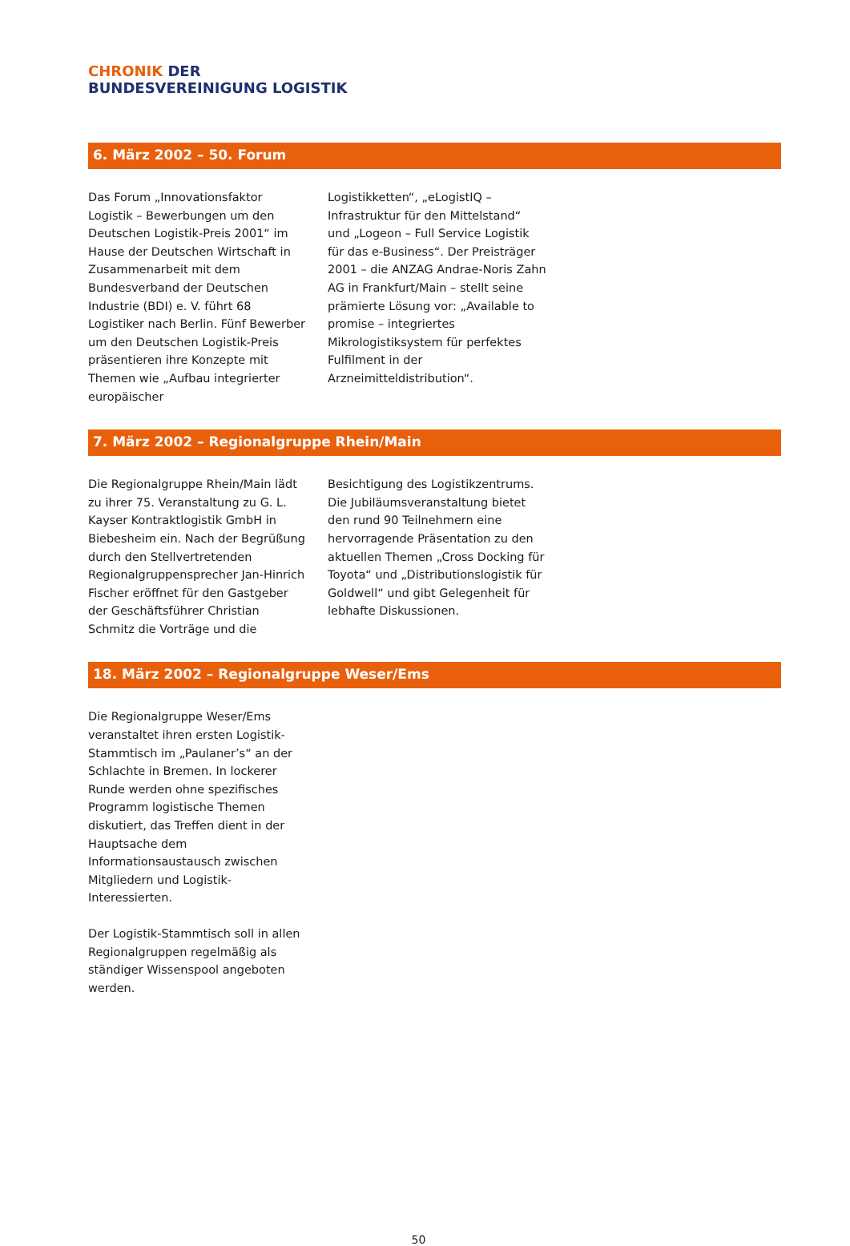CHRONIK DER
BUNDESVEREINIGUNG LOGISTIK
6. März 2002 – 50. Forum
Das Forum „Innovationsfaktor Logistik – Bewerbungen um den Deutschen Logistik-Preis 2001“ im Hause der Deutschen Wirtschaft in Zusammenarbeit mit dem Bundesverband der Deutschen Industrie (BDI) e. V. führt 68 Logistiker nach Berlin. Fünf Bewerber um den Deutschen Logistik-Preis präsentieren ihre Konzepte mit Themen wie „Aufbau integrierter europäischer
Logistikketten“, „eLogistIQ – Infrastruktur für den Mittelstand“ und „Logeon – Full Service Logistik für das e-Business“. Der Preisträger 2001 – die ANZAG Andrae-Noris Zahn AG in Frankfurt/Main – stellt seine prämierte Lösung vor: „Available to promise – integriertes Mikrologistiksystem für perfektes Fulfilment in der Arzneimitteldistribution“.
7. März 2002 – Regionalgruppe Rhein/Main
Die Regionalgruppe Rhein/Main lädt zu ihrer 75. Veranstaltung zu G. L. Kayser Kontraktlogistik GmbH in Biebesheim ein. Nach der Begrüßung durch den Stellvertretenden Regionalgruppensprecher Jan-Hinrich Fischer eröffnet für den Gastgeber der Geschäftsführer Christian Schmitz die Vorträge und die
Besichtigung des Logistikzentrums. Die Jubiläumsveranstaltung bietet den rund 90 Teilnehmern eine hervorragende Präsentation zu den aktuellen Themen „Cross Docking für Toyota“ und „Distributionslogistik für Goldwell“ und gibt Gelegenheit für lebhafte Diskussionen.
18. März 2002 – Regionalgruppe Weser/Ems
Die Regionalgruppe Weser/Ems veranstaltet ihren ersten Logistik-Stammtisch im „Paulaner’s“ an der Schlachte in Bremen. In lockerer Runde werden ohne spezifisches Programm logistische Themen diskutiert, das Treffen dient in der Hauptsache dem Informationsaustausch zwischen Mitgliedern und Logistik-Interessierten.
Der Logistik-Stammtisch soll in allen Regionalgruppen regelmäßig als ständiger Wissenspool angeboten werden.
50